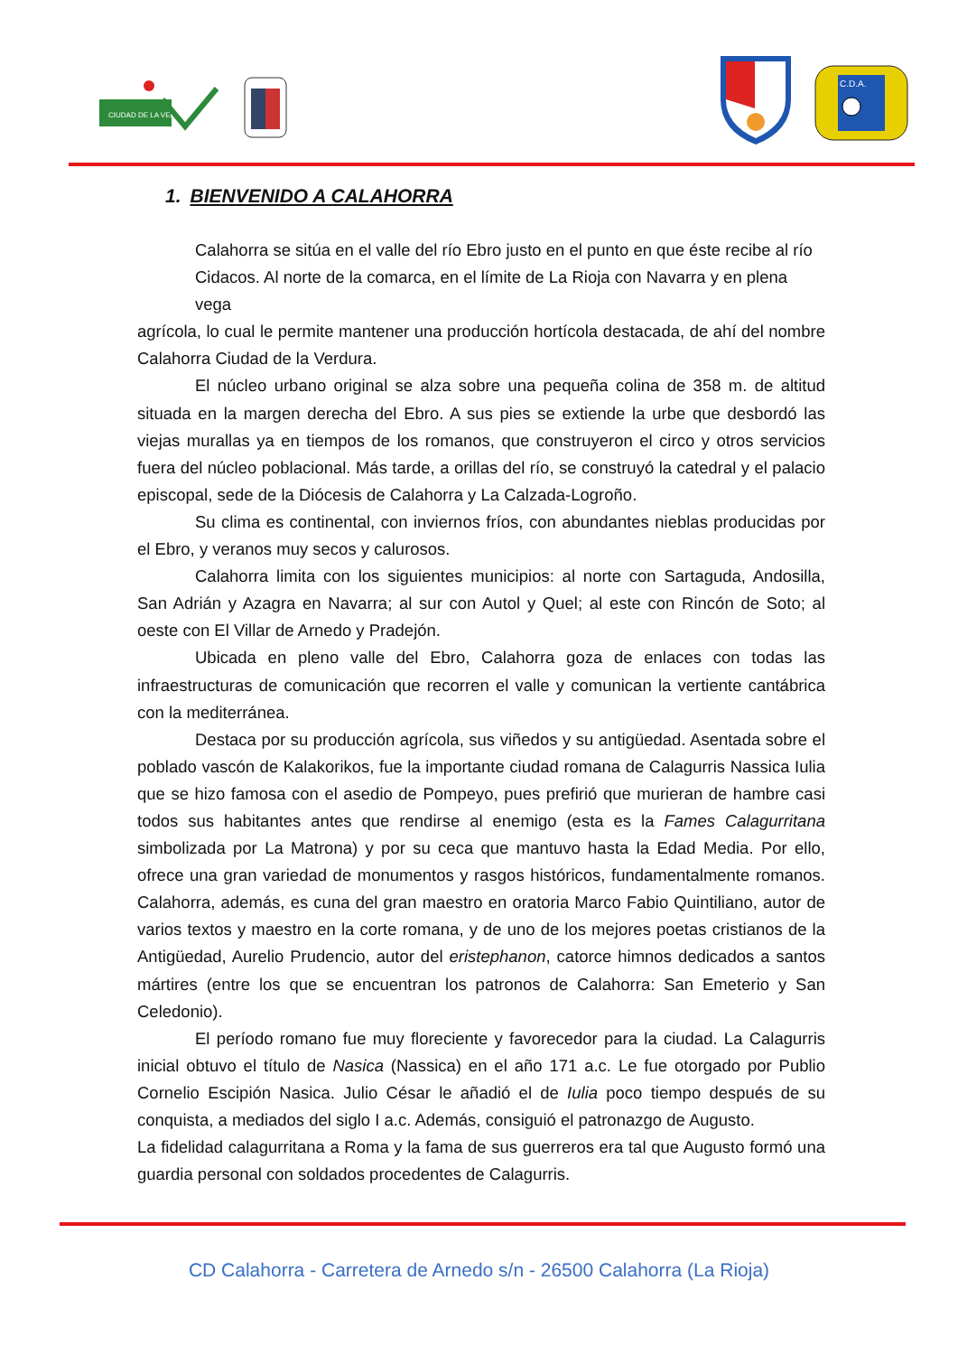CIUDAD DE LA VERDURA
C.D.A.
1. BIENVENIDO A CALAHORRA
Calahorra se sitúa en el valle del río Ebro justo en el punto en que éste recibe al río Cidacos. Al norte de la comarca, en el límite de La Rioja con Navarra y en plena vega
agrícola, lo cual le permite mantener una producción hortícola destacada, de ahí del nombre Calahorra Ciudad de la Verdura.
El núcleo urbano original se alza sobre una pequeña colina de 358 m. de altitud situada en la margen derecha del Ebro. A sus pies se extiende la urbe que desbordó las viejas murallas ya en tiempos de los romanos, que construyeron el circo y otros servicios fuera del núcleo poblacional. Más tarde, a orillas del río, se construyó la catedral y el palacio episcopal, sede de la Diócesis de Calahorra y La Calzada-Logroño.
Su clima es continental, con inviernos fríos, con abundantes nieblas producidas por el Ebro, y veranos muy secos y calurosos.
Calahorra limita con los siguientes municipios: al norte con Sartaguda, Andosilla, San Adrián y Azagra en Navarra; al sur con Autol y Quel; al este con Rincón de Soto; al oeste con El Villar de Arnedo y Pradejón.
Ubicada en pleno valle del Ebro, Calahorra goza de enlaces con todas las infraestructuras de comunicación que recorren el valle y comunican la vertiente cantábrica con la mediterránea.
Destaca por su producción agrícola, sus viñedos y su antigüedad. Asentada sobre el poblado vascón de Kalakorikos, fue la importante ciudad romana de Calagurris Nassica Iulia que se hizo famosa con el asedio de Pompeyo, pues prefirió que murieran de hambre casi todos sus habitantes antes que rendirse al enemigo (esta es la Fames Calagurritana simbolizada por La Matrona) y por su ceca que mantuvo hasta la Edad Media. Por ello, ofrece una gran variedad de monumentos y rasgos históricos, fundamentalmente romanos. Calahorra, además, es cuna del gran maestro en oratoria Marco Fabio Quintiliano, autor de varios textos y maestro en la corte romana, y de uno de los mejores poetas cristianos de la Antigüedad, Aurelio Prudencio, autor del eristephanon, catorce himnos dedicados a santos mártires (entre los que se encuentran los patronos de Calahorra: San Emeterio y San Celedonio).
El período romano fue muy floreciente y favorecedor para la ciudad. La Calagurris inicial obtuvo el título de Nasica (Nassica) en el año 171 a.c. Le fue otorgado por Publio Cornelio Escipión Nasica. Julio César le añadió el de Iulia poco tiempo después de su conquista, a mediados del siglo I a.c. Además, consiguió el patronazgo de Augusto.
La fidelidad calagurritana a Roma y la fama de sus guerreros era tal que Augusto formó una guardia personal con soldados procedentes de Calagurris.
CD Calahorra - Carretera de Arnedo s/n - 26500 Calahorra (La Rioja)